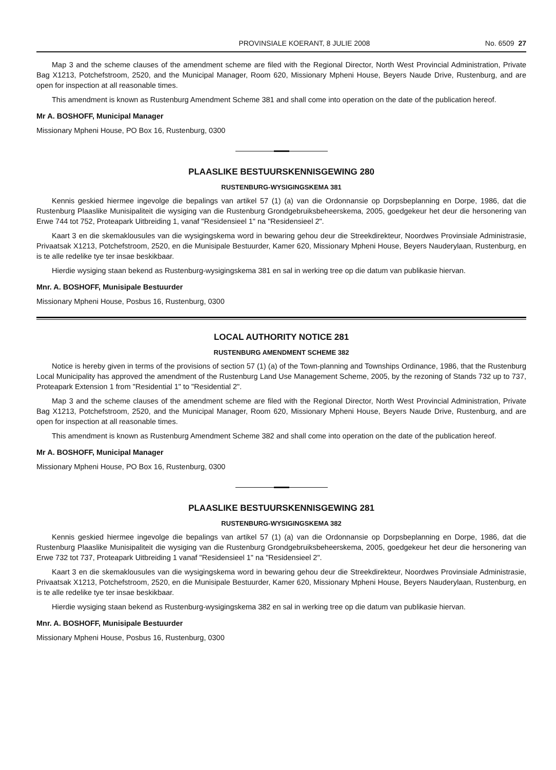PROVINSIALE KOERANT, 8 JULIE 2008 No. 6509 27
Map 3 and the scheme clauses of the amendment scheme are filed with the Regional Director, North West Provincial Administration, Private Bag X1213, Potchefstroom, 2520, and the Municipal Manager, Room 620, Missionary Mpheni House, Beyers Naude Drive, Rustenburg, and are open for inspection at all reasonable times.
This amendment is known as Rustenburg Amendment Scheme 381 and shall come into operation on the date of the publication hereof.
Mr A. BOSHOFF, Municipal Manager
Missionary Mpheni House, PO Box 16, Rustenburg, 0300
PLAASLIKE BESTUURSKENNISGEWING 280
RUSTENBURG-WYSIGINGSKEMA 381
Kennis geskied hiermee ingevolge die bepalings van artikel 57 (1) (a) van die Ordonnansie op Dorpsbeplanning en Dorpe, 1986, dat die Rustenburg Plaaslike Munisipaliteit die wysiging van die Rustenburg Grondgebruiksbeheerskema, 2005, goedgekeur het deur die hersonering van Erwe 744 tot 752, Proteapark Uitbreiding 1, vanaf "Residensieel 1" na "Residensieel 2".
Kaart 3 en die skemaklousules van die wysigingskema word in bewaring gehou deur die Streekdirekteur, Noordwes Provinsiale Administrasie, Privaatsak X1213, Potchefstroom, 2520, en die Munisipale Bestuurder, Kamer 620, Missionary Mpheni House, Beyers Nauderylaan, Rustenburg, en is te alle redelike tye ter insae beskikbaar.
Hierdie wysiging staan bekend as Rustenburg-wysigingskema 381 en sal in werking tree op die datum van publikasie hiervan.
Mnr. A. BOSHOFF, Munisipale Bestuurder
Missionary Mpheni House, Posbus 16, Rustenburg, 0300
LOCAL AUTHORITY NOTICE 281
RUSTENBURG AMENDMENT SCHEME 382
Notice is hereby given in terms of the provisions of section 57 (1) (a) of the Town-planning and Townships Ordinance, 1986, that the Rustenburg Local Municipality has approved the amendment of the Rustenburg Land Use Management Scheme, 2005, by the rezoning of Stands 732 up to 737, Proteapark Extension 1 from "Residential 1" to "Residential 2".
Map 3 and the scheme clauses of the amendment scheme are filed with the Regional Director, North West Provincial Administration, Private Bag X1213, Potchefstroom, 2520, and the Municipal Manager, Room 620, Missionary Mpheni House, Beyers Naude Drive, Rustenburg, and are open for inspection at all reasonable times.
This amendment is known as Rustenburg Amendment Scheme 382 and shall come into operation on the date of the publication hereof.
Mr A. BOSHOFF, Municipal Manager
Missionary Mpheni House, PO Box 16, Rustenburg, 0300
PLAASLIKE BESTUURSKENNISGEWING 281
RUSTENBURG-WYSIGINGSKEMA 382
Kennis geskied hiermee ingevolge die bepalings van artikel 57 (1) (a) van die Ordonnansie op Dorpsbeplanning en Dorpe, 1986, dat die Rustenburg Plaaslike Munisipaliteit die wysiging van die Rustenburg Grondgebruiksbeheerskema, 2005, goedgekeur het deur die hersonering van Erwe 732 tot 737, Proteapark Uitbreiding 1 vanaf "Residensieel 1" na "Residensieel 2".
Kaart 3 en die skemaklousules van die wysigingskema word in bewaring gehou deur die Streekdirekteur, Noordwes Provinsiale Administrasie, Privaatsak X1213, Potchefstroom, 2520, en die Munisipale Bestuurder, Kamer 620, Missionary Mpheni House, Beyers Nauderylaan, Rustenburg, en is te alle redelike tye ter insae beskikbaar.
Hierdie wysiging staan bekend as Rustenburg-wysigingskema 382 en sal in werking tree op die datum van publikasie hiervan.
Mnr. A. BOSHOFF, Munisipale Bestuurder
Missionary Mpheni House, Posbus 16, Rustenburg, 0300